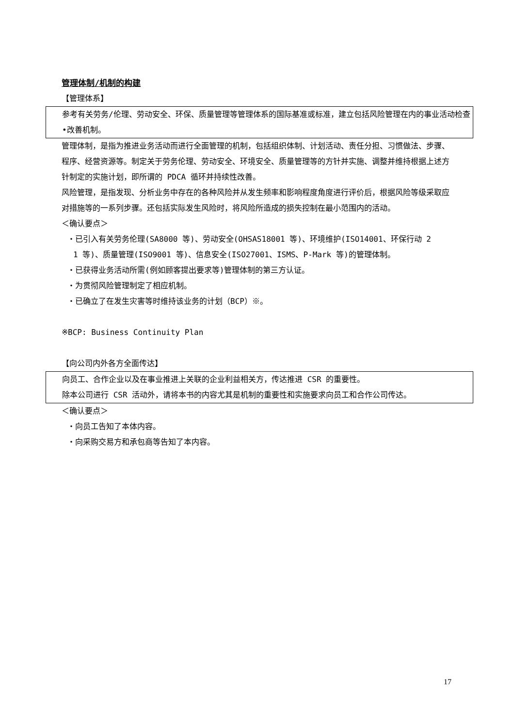管理体制/机制的构建
【管理体系】
参考有关劳务/伦理、劳动安全、环保、质量管理等管理体系的国际基准或标准，建立包括风险管理在内的事业活动检查•改善机制。
管理体制，是指为推进业务活动而进行全面管理的机制，包括组织体制、计划活动、责任分担、习惯做法、步骤、程序、经营资源等。制定关于劳务伦理、劳动安全、环境安全、质量管理等的方针并实施、调整并维持根据上述方针制定的实施计划，即所谓的 PDCA 循环并持续性改善。
风险管理，是指发现、分析业务中存在的各种风险并从发生频率和影响程度角度进行评价后，根据风险等级采取应对措施等的一系列步骤。还包括实际发生风险时，将风险所造成的损失控制在最小范围内的活动。
＜确认要点＞
・已引入有关劳务伦理(SA8000 等)、劳动安全(OHSAS18001 等)、环境维护(ISO14001、环保行动 2
1 等)、质量管理(ISO9001 等)、信息安全(ISO27001、ISMS、P-Mark 等)的管理体制。
・已获得业务活动所需(例如顾客提出要求等)管理体制的第三方认证。
・为贯彻风险管理制定了相应机制。
・已确立了在发生灾害等时维持该业务的计划（BCP）※。
※BCP: Business Continuity Plan
【向公司内外各方全面传达】
向员工、合作企业以及在事业推进上关联的企业利益相关方，传达推进 CSR 的重要性。
除本公司进行 CSR 活动外，请将本书的内容尤其是机制的重要性和实施要求向员工和合作公司传达。
＜确认要点＞
・向员工告知了本体内容。
・向采购交易方和承包商等告知了本内容。
17